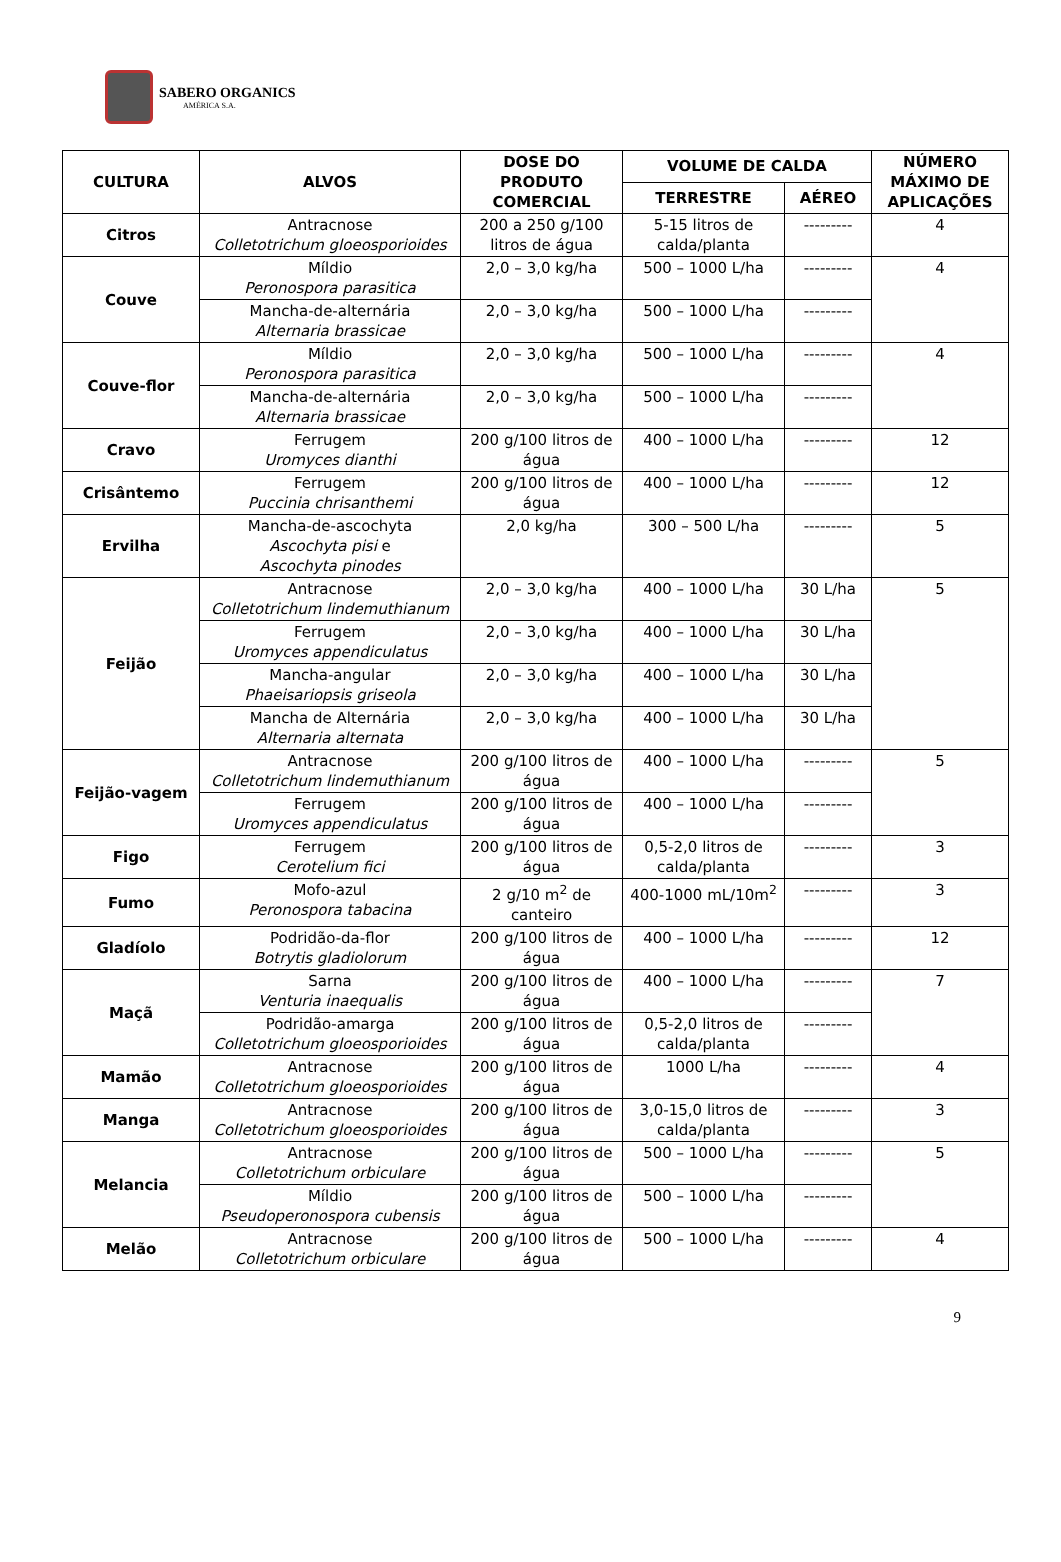SABERO ORGANICS
AMÉRICA S.A.
| CULTURA | ALVOS | DOSE DO PRODUTO COMERCIAL | VOLUME DE CALDA | | NÚMERO MÁXIMO DE APLICAÇÕES |
| --- | --- | --- | --- | --- | --- |
| | | | TERRESTRE | AÉREO | |
| Citros | Antracnose Colletotrichum gloeosporioides | 200 a 250 g/100 litros de água | 5-15 litros de calda/planta | --------- | 4 |
| Couve | Míldio Peronospora parasitica | 2,0 – 3,0 kg/ha | 500 – 1000 L/ha | --------- | 4 |
| | Mancha-de-alternária Alternaria brassicae | 2,0 – 3,0 kg/ha | 500 – 1000 L/ha | --------- | |
| Couve-flor | Míldio Peronospora parasitica | 2,0 – 3,0 kg/ha | 500 – 1000 L/ha | --------- | 4 |
| | Mancha-de-alternária Alternaria brassicae | 2,0 – 3,0 kg/ha | 500 – 1000 L/ha | --------- | |
| Cravo | Ferrugem Uromyces dianthi | 200 g/100 litros de água | 400 – 1000 L/ha | --------- | 12 |
| Crisântemo | Ferrugem Puccinia chrisanthemi | 200 g/100 litros de água | 400 – 1000 L/ha | --------- | 12 |
| Ervilha | Mancha-de-ascochyta Ascochyta pisi e Ascochyta pinodes | 2,0 kg/ha | 300 – 500 L/ha | --------- | 5 |
| Feijão | Antracnose Colletotrichum lindemuthianum | 2,0 – 3,0 kg/ha | 400 – 1000 L/ha | 30 L/ha | 5 |
| | Ferrugem Uromyces appendiculatus | 2,0 – 3,0 kg/ha | 400 – 1000 L/ha | 30 L/ha | |
| | Mancha-angular Phaeisariopsis griseola | 2,0 – 3,0 kg/ha | 400 – 1000 L/ha | 30 L/ha | |
| | Mancha de Alternária Alternaria alternata | 2,0 – 3,0 kg/ha | 400 – 1000 L/ha | 30 L/ha | |
| Feijão-vagem | Antracnose Colletotrichum lindemuthianum | 200 g/100 litros de água | 400 – 1000 L/ha | --------- | 5 |
| | Ferrugem Uromyces appendiculatus | 200 g/100 litros de água | 400 – 1000 L/ha | --------- | |
| Figo | Ferrugem Cerotelium fici | 200 g/100 litros de água | 0,5-2,0 litros de calda/planta | --------- | 3 |
| Fumo | Mofo-azul Peronospora tabacina | 2 g/10 m<sup>2</sup> de canteiro | 400-1000 mL/10m<sup>2</sup> | --------- | 3 |
| Gladíolo | Podridão-da-flor Botrytis gladiolorum | 200 g/100 litros de água | 400 – 1000 L/ha | --------- | 12 |
| Maçã | Sarna Venturia inaequalis | 200 g/100 litros de água | 400 – 1000 L/ha | --------- | 7 |
| | Podridão-amarga Colletotrichum gloeosporioides | 200 g/100 litros de água | 0,5-2,0 litros de calda/planta | --------- | |
| Mamão | Antracnose Colletotrichum gloeosporioides | 200 g/100 litros de água | 1000 L/ha | --------- | 4 |
| Manga | Antracnose Colletotrichum gloeosporioides | 200 g/100 litros de água | 3,0-15,0 litros de calda/planta | --------- | 3 |
| Melancia | Antracnose Colletotrichum orbiculare | 200 g/100 litros de água | 500 – 1000 L/ha | --------- | 5 |
| | Míldio Pseudoperonospora cubensis | 200 g/100 litros de água | 500 – 1000 L/ha | --------- | |
| Melão | Antracnose Colletotrichum orbiculare | 200 g/100 litros de água | 500 – 1000 L/ha | --------- | 4 |
9